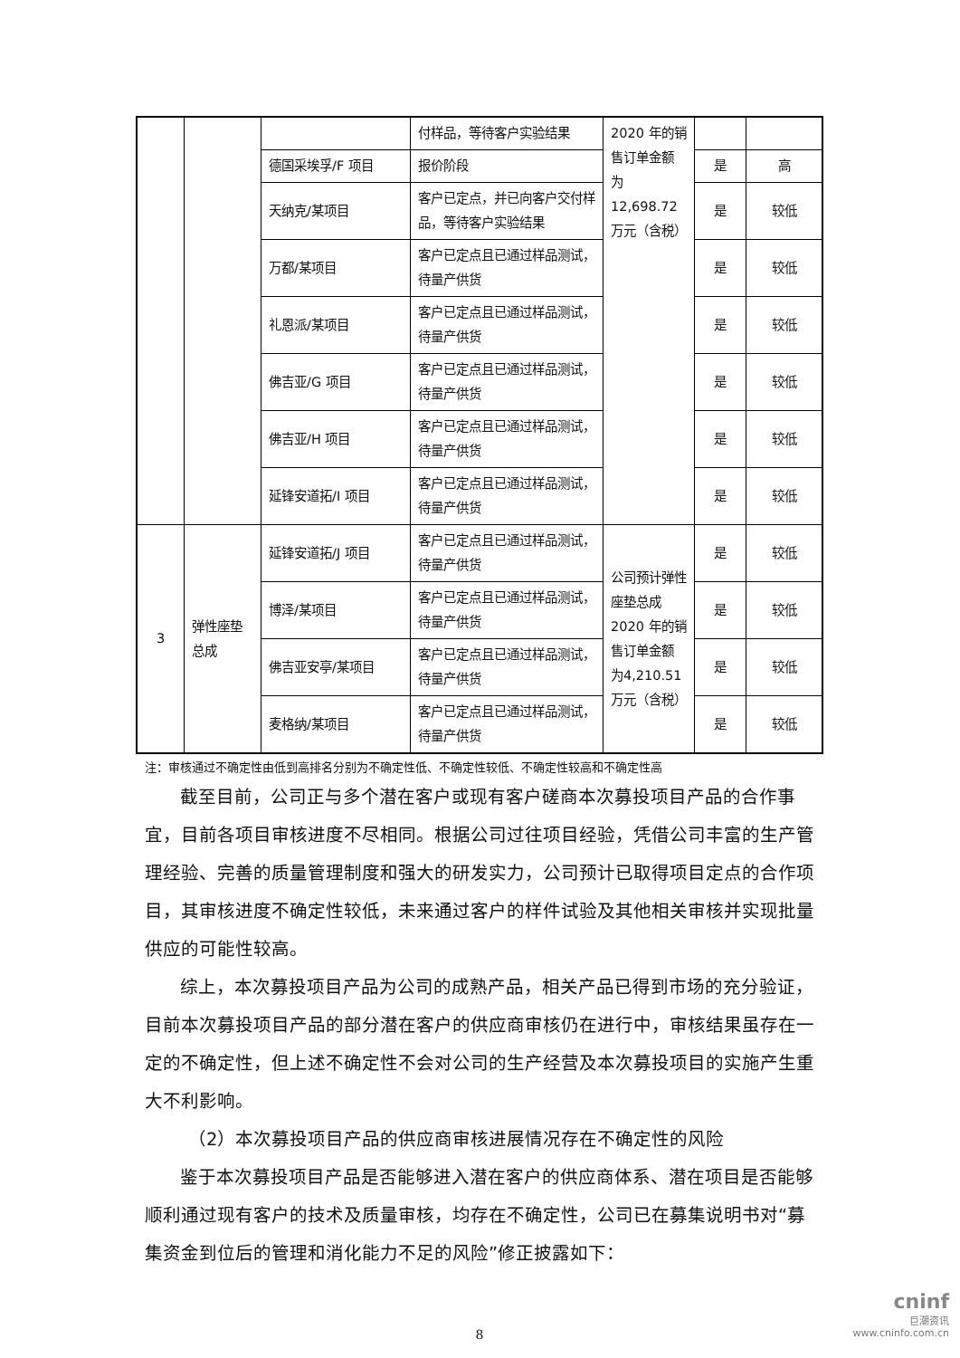| | | | 付样品，等待客户实验结果 | 2020 年的销售订单金额 为12,698.72万元（含税） | | |
| | | 德国采埃孚/F 项目 | 报价阶段 | | 是 | 高 |
| | | 天纳克/某项目 | 客户已定点，并已向客户交付样品，等待客户实验结果 | | 是 | 较低 |
| | | 万都/某项目 | 客户已定点且已通过样品测试，待量产供货 | | 是 | 较低 |
| | | 礼恩派/某项目 | 客户已定点且已通过样品测试，待量产供货 | | 是 | 较低 |
| | | 佛吉亚/G 项目 | 客户已定点且已通过样品测试，待量产供货 | | 是 | 较低 |
| | | 佛吉亚/H 项目 | 客户已定点且已通过样品测试，待量产供货 | | 是 | 较低 |
| | | 延锋安道拓/I 项目 | 客户已定点且已通过样品测试，待量产供货 | | 是 | 较低 |
| 3 | 弹性座垫总成 | 延锋安道拓/J 项目 | 客户已定点且已通过样品测试，待量产供货 | 公司预计弹性座垫总成2020 年的销售订单金额 为4,210.51万元（含税） | 是 | 较低 |
| | | 博泽/某项目 | 客户已定点且已通过样品测试，待量产供货 | | 是 | 较低 |
| | | 佛吉亚安亭/某项目 | 客户已定点且已通过样品测试，待量产供货 | | 是 | 较低 |
| | | 麦格纳/某项目 | 客户已定点且已通过样品测试，待量产供货 | | 是 | 较低 |
注：审核通过不确定性由低到高排名分别为不确定性低、不确定性较低、不确定性较高和不确定性高
截至目前，公司正与多个潜在客户或现有客户磋商本次募投项目产品的合作事宜，目前各项目审核进度不尽相同。根据公司过往项目经验，凭借公司丰富的生产管理经验、完善的质量管理制度和强大的研发实力，公司预计已取得项目定点的合作项目，其审核进度不确定性较低，未来通过客户的样件试验及其他相关审核并实现批量供应的可能性较高。
综上，本次募投项目产品为公司的成熟产品，相关产品已得到市场的充分验证，目前本次募投项目产品的部分潜在客户的供应商审核仍在进行中，审核结果虽存在一定的不确定性，但上述不确定性不会对公司的生产经营及本次募投项目的实施产生重大不利影响。
（2）本次募投项目产品的供应商审核进展情况存在不确定性的风险
鉴于本次募投项目产品是否能够进入潜在客户的供应商体系、潜在项目是否能够顺利通过现有客户的技术及质量审核，均存在不确定性，公司已在募集说明书对“募集资金到位后的管理和消化能力不足的风险”修正披露如下：
8
cninf
巨潮资讯
www.cninfo.com.cn